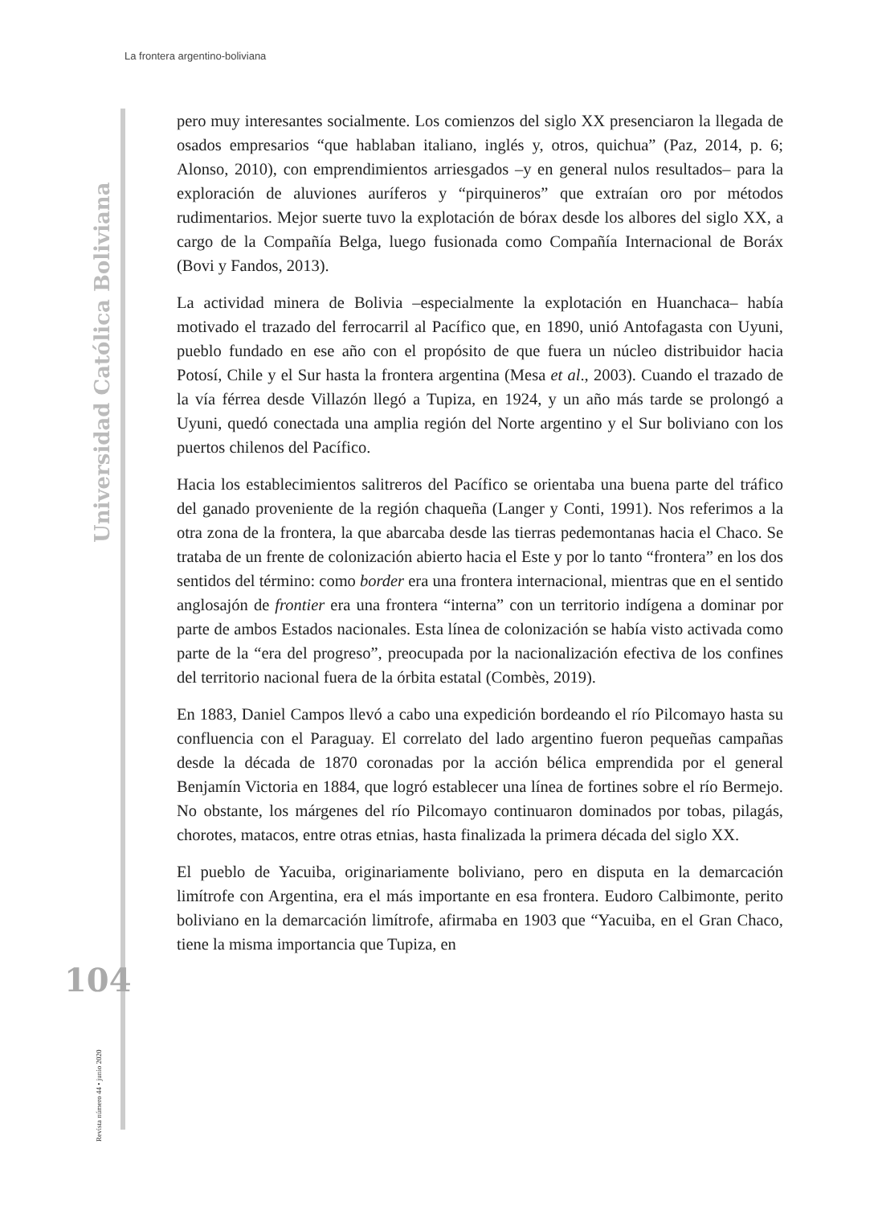La frontera argentino-boliviana
Universidad Católica Boliviana
104
Revista número 44 • junio 2020
pero muy interesantes socialmente. Los comienzos del siglo XX presenciaron la llegada de osados empresarios “que hablaban italiano, inglés y, otros, quichua” (Paz, 2014, p. 6; Alonso, 2010), con emprendimientos arriesgados –y en general nulos resultados– para la exploración de aluviones auríferos y “pirquineros” que extraían oro por métodos rudimentarios. Mejor suerte tuvo la explotación de bórax desde los albores del siglo XX, a cargo de la Compañía Belga, luego fusionada como Compañía Internacional de Boráx (Bovi y Fandos, 2013).
La actividad minera de Bolivia –especialmente la explotación en Huanchaca– había motivado el trazado del ferrocarril al Pacífico que, en 1890, unió Antofagasta con Uyuni, pueblo fundado en ese año con el propósito de que fuera un núcleo distribuidor hacia Potosí, Chile y el Sur hasta la frontera argentina (Mesa et al., 2003). Cuando el trazado de la vía férrea desde Villazón llegó a Tupiza, en 1924, y un año más tarde se prolongó a Uyuni, quedó conectada una amplia región del Norte argentino y el Sur boliviano con los puertos chilenos del Pacífico.
Hacia los establecimientos salitreros del Pacífico se orientaba una buena parte del tráfico del ganado proveniente de la región chaqueña (Langer y Conti, 1991). Nos referimos a la otra zona de la frontera, la que abarcaba desde las tierras pedemontanas hacia el Chaco. Se trataba de un frente de colonización abierto hacia el Este y por lo tanto “frontera” en los dos sentidos del término: como border era una frontera internacional, mientras que en el sentido anglosajón de frontier era una frontera “interna” con un territorio indígena a dominar por parte de ambos Estados nacionales. Esta línea de colonización se había visto activada como parte de la “era del progreso”, preocupada por la nacionalización efectiva de los confines del territorio nacional fuera de la órbita estatal (Combès, 2019).
En 1883, Daniel Campos llevó a cabo una expedición bordeando el río Pilcomayo hasta su confluencia con el Paraguay. El correlato del lado argentino fueron pequeñas campañas desde la década de 1870 coronadas por la acción bélica emprendida por el general Benjamín Victoria en 1884, que logró establecer una línea de fortines sobre el río Bermejo. No obstante, los márgenes del río Pilcomayo continuaron dominados por tobas, pilagás, chorotes, matacos, entre otras etnias, hasta finalizada la primera década del siglo XX.
El pueblo de Yacuiba, originariamente boliviano, pero en disputa en la demarcación limítrofe con Argentina, era el más importante en esa frontera. Eudoro Calbimonte, perito boliviano en la demarcación limítrofe, afirmaba en 1903 que “Yacuiba, en el Gran Chaco, tiene la misma importancia que Tupiza, en